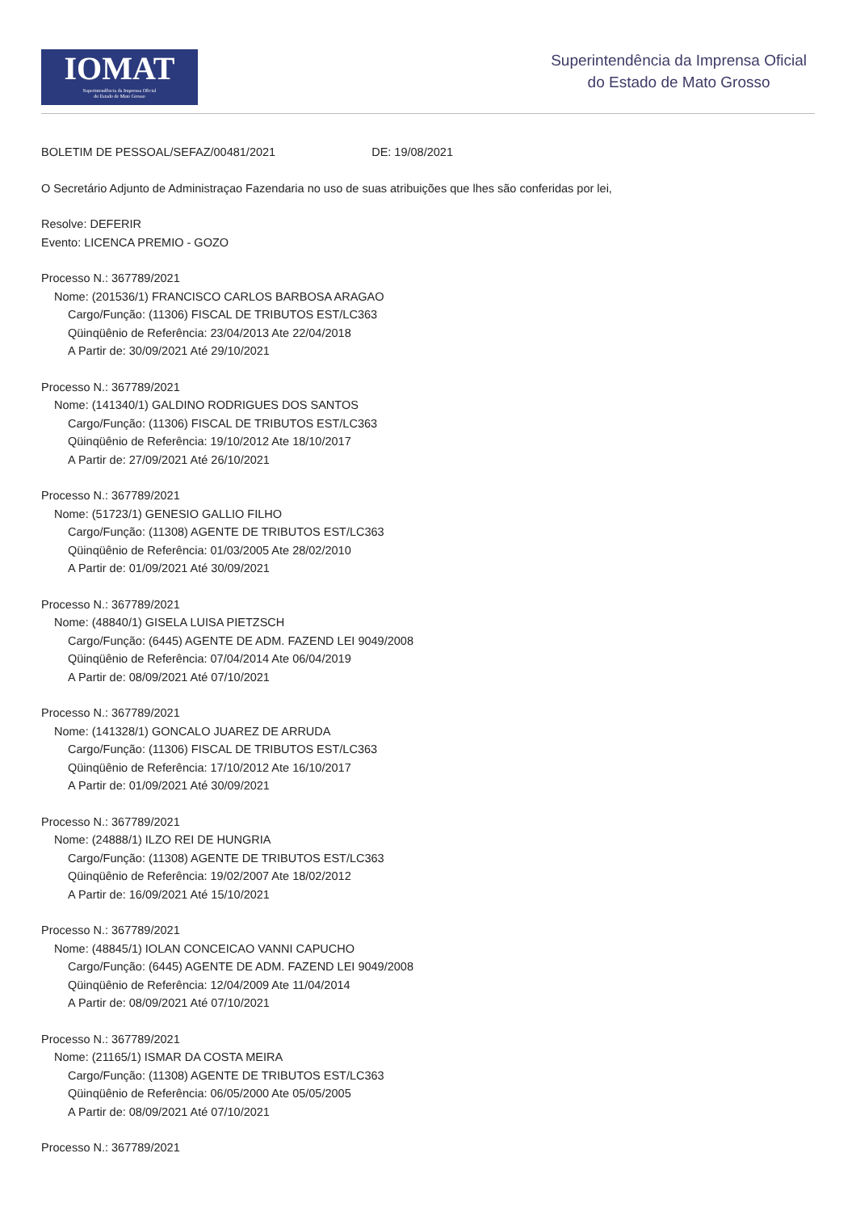IOMAT
Superintendência da Imprensa Oficial
do Estado de Mato Grosso
Superintendência da Imprensa Oficial
do Estado de Mato Grosso
BOLETIM DE PESSOAL/SEFAZ/00481/2021 DE: 19/08/2021
O Secretário Adjunto de Administraçao Fazendaria no uso de suas atribuições que lhes são conferidas por lei,
Resolve: DEFERIR
Evento: LICENCA PREMIO - GOZO
Processo N.: 367789/2021
Nome: (201536/1) FRANCISCO CARLOS BARBOSA ARAGAO
Cargo/Função: (11306) FISCAL DE TRIBUTOS EST/LC363
Qüinqüênio de Referência: 23/04/2013 Ate 22/04/2018
A Partir de: 30/09/2021 Até 29/10/2021
Processo N.: 367789/2021
Nome: (141340/1) GALDINO RODRIGUES DOS SANTOS
Cargo/Função: (11306) FISCAL DE TRIBUTOS EST/LC363
Qüinqüênio de Referência: 19/10/2012 Ate 18/10/2017
A Partir de: 27/09/2021 Até 26/10/2021
Processo N.: 367789/2021
Nome: (51723/1) GENESIO GALLIO FILHO
Cargo/Função: (11308) AGENTE DE TRIBUTOS EST/LC363
Qüinqüênio de Referência: 01/03/2005 Ate 28/02/2010
A Partir de: 01/09/2021 Até 30/09/2021
Processo N.: 367789/2021
Nome: (48840/1) GISELA LUISA PIETZSCH
Cargo/Função: (6445) AGENTE DE ADM. FAZEND LEI 9049/2008
Qüinqüênio de Referência: 07/04/2014 Ate 06/04/2019
A Partir de: 08/09/2021 Até 07/10/2021
Processo N.: 367789/2021
Nome: (141328/1) GONCALO JUAREZ DE ARRUDA
Cargo/Função: (11306) FISCAL DE TRIBUTOS EST/LC363
Qüinqüênio de Referência: 17/10/2012 Ate 16/10/2017
A Partir de: 01/09/2021 Até 30/09/2021
Processo N.: 367789/2021
Nome: (24888/1) ILZO REI DE HUNGRIA
Cargo/Função: (11308) AGENTE DE TRIBUTOS EST/LC363
Qüinqüênio de Referência: 19/02/2007 Ate 18/02/2012
A Partir de: 16/09/2021 Até 15/10/2021
Processo N.: 367789/2021
Nome: (48845/1) IOLAN CONCEICAO VANNI CAPUCHO
Cargo/Função: (6445) AGENTE DE ADM. FAZEND LEI 9049/2008
Qüinqüênio de Referência: 12/04/2009 Ate 11/04/2014
A Partir de: 08/09/2021 Até 07/10/2021
Processo N.: 367789/2021
Nome: (21165/1) ISMAR DA COSTA MEIRA
Cargo/Função: (11308) AGENTE DE TRIBUTOS EST/LC363
Qüinqüênio de Referência: 06/05/2000 Ate 05/05/2005
A Partir de: 08/09/2021 Até 07/10/2021
Processo N.: 367789/2021